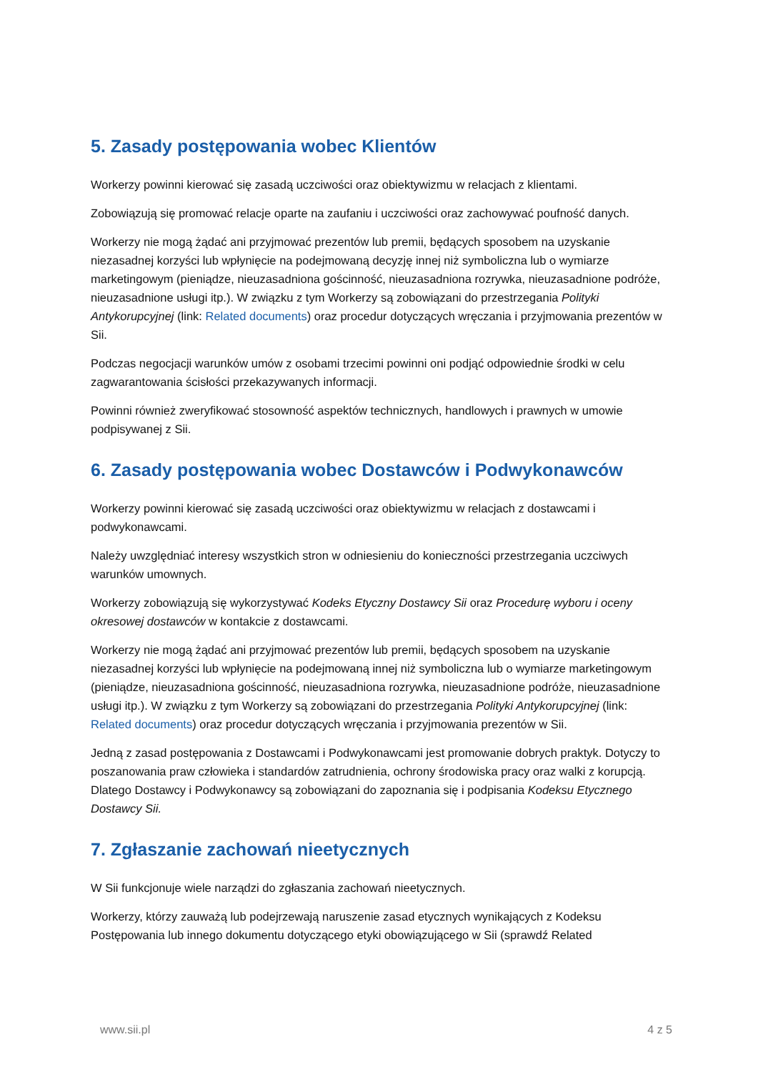5. Zasady postępowania wobec Klientów
Workerzy powinni kierować się zasadą uczciwości oraz obiektywizmu w relacjach z klientami.
Zobowiązują się promować relacje oparte na zaufaniu i uczciwości oraz zachowywać poufność danych.
Workerzy nie mogą żądać ani przyjmować prezentów lub premii, będących sposobem na uzyskanie niezasadnej korzyści lub wpłynięcie na podejmowaną decyzję innej niż symboliczna lub o wymiarze marketingowym (pieniądze, nieuzasadniona gościnność, nieuzasadniona rozrywka, nieuzasadnione podróże, nieuzasadnione usługi itp.). W związku z tym Workerzy są zobowiązani do przestrzegania Polityki Antykorupcyjnej (link: Related documents) oraz procedur dotyczących wręczania i przyjmowania prezentów w Sii.
Podczas negocjacji warunków umów z osobami trzecimi powinni oni podjąć odpowiednie środki w celu zagwarantowania ścisłości przekazywanych informacji.
Powinni również zweryfikować stosowność aspektów technicznych, handlowych i prawnych w umowie podpisywanej z Sii.
6. Zasady postępowania wobec Dostawców i Podwykonawców
Workerzy powinni kierować się zasadą uczciwości oraz obiektywizmu w relacjach z dostawcami i podwykonawcami.
Należy uwzględniać interesy wszystkich stron w odniesieniu do konieczności przestrzegania uczciwych warunków umownych.
Workerzy zobowiązują się wykorzystywać Kodeks Etyczny Dostawcy Sii oraz Procedurę wyboru i oceny okresowej dostawców w kontakcie z dostawcami.
Workerzy nie mogą żądać ani przyjmować prezentów lub premii, będących sposobem na uzyskanie niezasadnej korzyści lub wpłynięcie na podejmowaną innej niż symboliczna lub o wymiarze marketingowym (pieniądze, nieuzasadniona gościnność, nieuzasadniona rozrywka, nieuzasadnione podróże, nieuzasadnione usługi itp.). W związku z tym Workerzy są zobowiązani do przestrzegania Polityki Antykorupcyjnej (link: Related documents) oraz procedur dotyczących wręczania i przyjmowania prezentów w Sii.
Jedną z zasad postępowania z Dostawcami i Podwykonawcami jest promowanie dobrych praktyk. Dotyczy to poszanowania praw człowieka i standardów zatrudnienia, ochrony środowiska pracy oraz walki z korupcją. Dlatego Dostawcy i Podwykonawcy są zobowiązani do zapoznania się i podpisania Kodeksu Etycznego Dostawcy Sii.
7. Zgłaszanie zachowań nieetycznych
W Sii funkcjonuje wiele narządzi do zgłaszania zachowań nieetycznych.
Workerzy, którzy zauważą lub podejrzewają naruszenie zasad etycznych wynikających z Kodeksu Postępowania lub innego dokumentu dotyczącego etyki obowiązującego w Sii (sprawdź Related
www.sii.pl 4 z 5